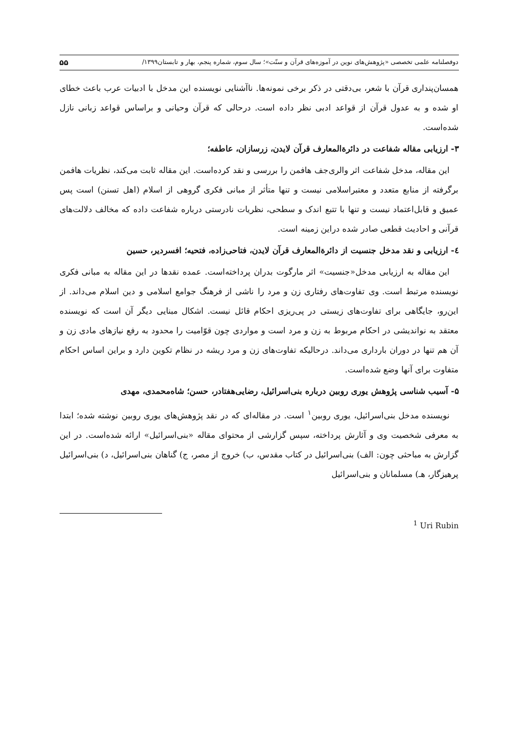دوفصلنامه علمی تخصصی «پژوهش‌های نوین در آموزه‌های قرآن و سنّت»؛ سال سوم، شماره پنجم، بهار و تابستان۱۳۹۹/ ۵۵
همسان‌پنداری قرآن با شعر، بی‌دقتی در ذکر برخی نمونه‌ها. ناآشنایی نویسنده این مدخل با ادبیات عرب باعث خطای او شده و به عدول قرآن از قواعد ادبی نظر داده است. درحالی که قرآن وحیانی و براساس قواعد زبانی نازل شده‌است.
۳- ارزیابی مقاله شفاعت در دائرةالمعارف قرآن لایدن، زرسازان، عاطفه؛
این مقاله، مدخل شفاعت اثر والری‌جف هافمن را بررسی و نقد کرده‌است. این مقاله ثابت می‌کند، نظریات هافمن برگرفته از منابع متعدد و معتبراسلامی نیست و تنها متأثر از مبانی فکری گروهی از اسلام (اهل تسنن) است پس عمیق و قابل‌اعتماد نیست و تنها با تتبع اندک و سطحی، نظریات نادرستی درباره شفاعت داده که مخالف دلالت‌های قرآنی و احادیث قطعی صادر شده دراین زمینه است.
٤- ارزیابی و نقد مدخل جنسیت از دائرةالمعارف قرآن لایدن، فتاحی‌زاده، فتحیه؛ افسردیر، حسین
این مقاله به ارزیابی مدخل«جنسیت» اثر مارگوت بدران پرداخته‌است. عمده نقدها در این مقاله به مبانی فکری نویسنده مرتبط است. وی تفاوت‌های رفتاری زن و مرد را ناشی از فرهنگ جوامع اسلامی و دین اسلام می‌داند. از این‌رو، جایگاهی برای تفاوت‌های زیستی در پی‌ریزی احکام قائل نیست. اشکال مبنایی دیگر آن است که نویسنده معتقد به نواندیشی در احکام مربوط به زن و مرد است و مواردی چون قوّامیت را محدود به رفع نیازهای مادی زن و آن هم تنها در دوران بارداری می‌داند. درحالیکه تفاوت‌های زن و مرد ریشه در نظام تکوین دارد و براین اساس احکام متفاوت برای آنها وضع شده‌است.
۵- آسیب شناسی پژوهش یوری روبین درباره بنی‌اسرائیل، رضایی‌هفتادر، حسن؛ شاه‌محمدی، مهدی
نویسنده مدخل بنی‌اسرائیل، یوری روبین<sup>۱</sup> است. در مقاله‌ای که در نقد پژوهش‌های یوری روبین نوشته شده؛ ابتدا به معرفی شخصیت وی و آثارش پرداخته، سپس گزارشی از محتوای مقاله «بنی‌اسرائیل» ارائه شده‌است. در این گزارش به مباحثی چون: الف) بنی‌اسرائیل در کتاب مقدس، ب) خروج از مصر، ج) گناهان بنی‌اسرائیل، د) بنی‌اسرائیل پرهیزگار، هـ) مسلمانان و بنی‌اسرائیل
<sup>1</sup> Uri Rubin